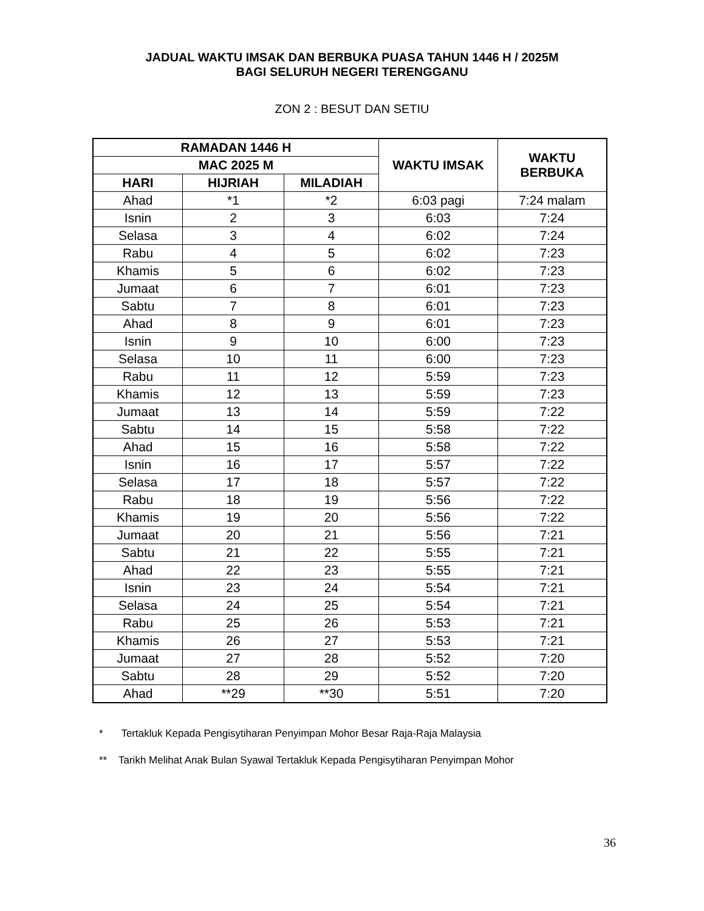JADUAL WAKTU IMSAK DAN BERBUKA PUASA TAHUN 1446 H / 2025M
BAGI SELURUH NEGERI TERENGGANU
ZON 2 : BESUT DAN SETIU
| RAMADAN 1446 H | | | WAKTU IMSAK | WAKTU BERBUKA |
| --- | --- | --- | --- | --- |
| MAC 2025 M | | | | |
| HARI | HIJRIAH | MILADIAH | | |
| Ahad | *1 | *2 | 6:03 pagi | 7:24 malam |
| Isnin | 2 | 3 | 6:03 | 7:24 |
| Selasa | 3 | 4 | 6:02 | 7:24 |
| Rabu | 4 | 5 | 6:02 | 7:23 |
| Khamis | 5 | 6 | 6:02 | 7:23 |
| Jumaat | 6 | 7 | 6:01 | 7:23 |
| Sabtu | 7 | 8 | 6:01 | 7:23 |
| Ahad | 8 | 9 | 6:01 | 7:23 |
| Isnin | 9 | 10 | 6:00 | 7:23 |
| Selasa | 10 | 11 | 6:00 | 7:23 |
| Rabu | 11 | 12 | 5:59 | 7:23 |
| Khamis | 12 | 13 | 5:59 | 7:23 |
| Jumaat | 13 | 14 | 5:59 | 7:22 |
| Sabtu | 14 | 15 | 5:58 | 7:22 |
| Ahad | 15 | 16 | 5:58 | 7:22 |
| Isnin | 16 | 17 | 5:57 | 7:22 |
| Selasa | 17 | 18 | 5:57 | 7:22 |
| Rabu | 18 | 19 | 5:56 | 7:22 |
| Khamis | 19 | 20 | 5:56 | 7:22 |
| Jumaat | 20 | 21 | 5:56 | 7:21 |
| Sabtu | 21 | 22 | 5:55 | 7:21 |
| Ahad | 22 | 23 | 5:55 | 7:21 |
| Isnin | 23 | 24 | 5:54 | 7:21 |
| Selasa | 24 | 25 | 5:54 | 7:21 |
| Rabu | 25 | 26 | 5:53 | 7:21 |
| Khamis | 26 | 27 | 5:53 | 7:21 |
| Jumaat | 27 | 28 | 5:52 | 7:20 |
| Sabtu | 28 | 29 | 5:52 | 7:20 |
| Ahad | **29 | **30 | 5:51 | 7:20 |
* Tertakluk Kepada Pengisytiharan Penyimpan Mohor Besar Raja-Raja Malaysia
** Tarikh Melihat Anak Bulan Syawal Tertakluk Kepada Pengisytiharan Penyimpan Mohor
36